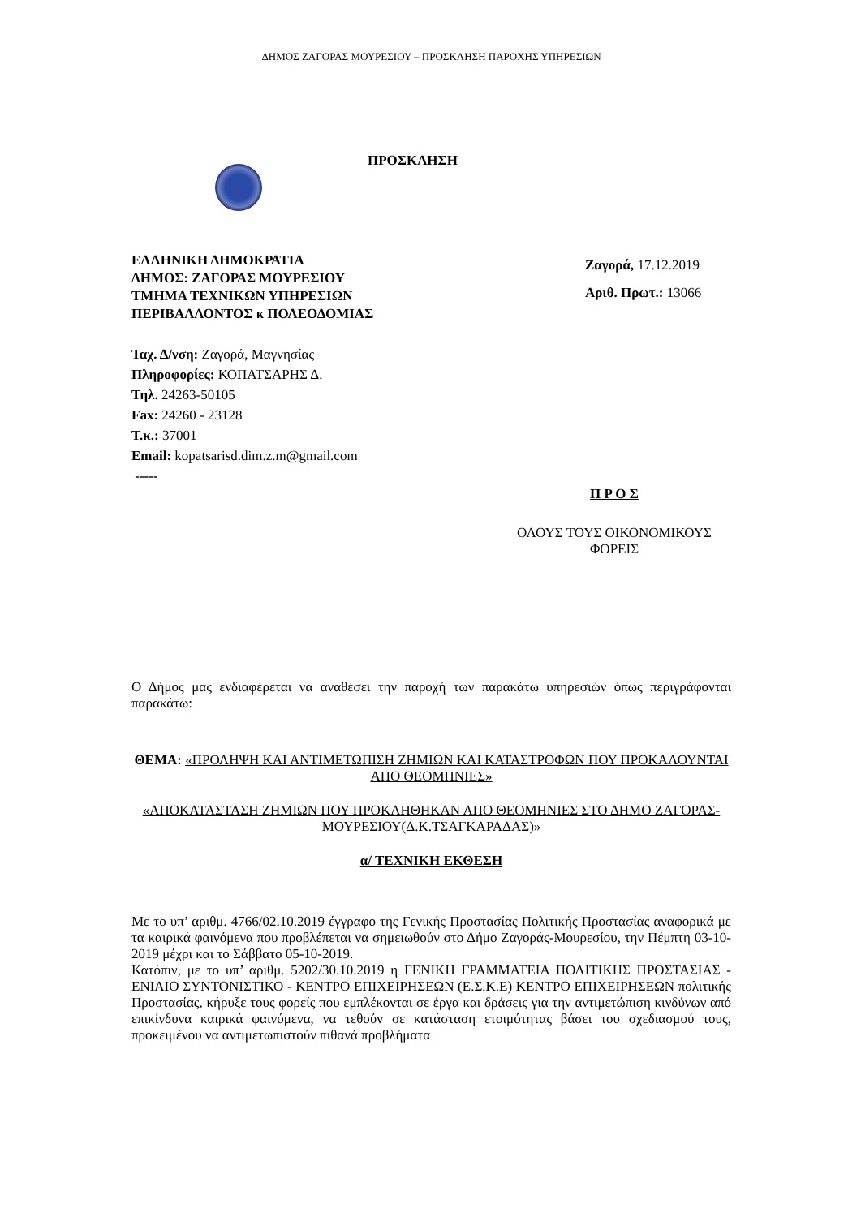ΔΗΜΟΣ ΖΑΓΟΡΑΣ ΜΟΥΡΕΣΙΟΥ – ΠΡΟΣΚΛΗΣΗ ΠΑΡΟΧΗΣ ΥΠΗΡΕΣΙΩΝ
ΠΡΟΣΚΛΗΣΗ
ΕΛΛΗΝΙΚΗ ΔΗΜΟΚΡΑΤΙΑ
ΔΗΜΟΣ: ΖΑΓΟΡΑΣ ΜΟΥΡΕΣΙΟΥ
ΤΜΗΜΑ ΤΕΧΝΙΚΩΝ ΥΠΗΡΕΣΙΩΝ
ΠΕΡΙΒΑΛΛΟΝΤΟΣ κ ΠΟΛΕΟΔΟΜΙΑΣ
Ζαγορά, 17.12.2019
Αριθ. Πρωτ.: 13066
Ταχ. Δ/νση: Ζαγορά, Μαγνησίας
Πληροφορίες: ΚΟΠΑΤΣΑΡΗΣ Δ.
Τηλ. 24263-50105
Fax: 24260 - 23128
Τ.κ.: 37001
Email: kopatsarisd.dim.z.m@gmail.com
-----
Π Ρ Ο Σ
ΟΛΟΥΣ ΤΟΥΣ ΟΙΚΟΝΟΜΙΚΟΥΣ
ΦΟΡΕΙΣ
Ο Δήμος μας ενδιαφέρεται να αναθέσει την παροχή των παρακάτω υπηρεσιών όπως περιγράφονται παρακάτω:
ΘΕΜΑ: «ΠΡΟΛΗΨΗ ΚΑΙ ΑΝΤΙΜΕΤΩΠΙΣΗ ΖΗΜΙΩΝ ΚΑΙ ΚΑΤΑΣΤΡΟΦΩΝ ΠΟΥ ΠΡΟΚΑΛΟΥΝΤΑΙ ΑΠΟ ΘΕΟΜΗΝΙΕΣ»
«ΑΠΟΚΑΤΑΣΤΑΣΗ ΖΗΜΙΩΝ ΠΟΥ ΠΡΟΚΛΗΘΗΚΑΝ ΑΠΟ ΘΕΟΜΗΝΙΕΣ ΣΤΟ ΔΗΜΟ ΖΑΓΟΡΑΣ-ΜΟΥΡΕΣΙΟΥ(Δ.Κ.ΤΣΑΓΚΑΡΑΔΑΣ)»
α/ ΤΕΧΝΙΚΗ ΕΚΘΕΣΗ
Με το υπ’ αριθμ. 4766/02.10.2019 έγγραφο της Γενικής Προστασίας Πολιτικής Προστασίας αναφορικά με τα καιρικά φαινόμενα που προβλέπεται να σημειωθούν στο Δήμο Ζαγοράς-Μουρεσίου, την Πέμπτη 03-10-2019 μέχρι και το Σάββατο 05-10-2019.
Κατόπιν, με το υπ’ αριθμ. 5202/30.10.2019 η ΓΕΝΙΚΗ ΓΡΑΜΜΑΤΕΙΑ ΠΟΛΙΤΙΚΗΣ ΠΡΟΣΤΑΣΙΑΣ - ΕΝΙΑΙΟ ΣΥΝΤΟΝΙΣΤΙΚΟ - ΚΕΝΤΡΟ ΕΠΙΧΕΙΡΗΣΕΩΝ (Ε.Σ.Κ.Ε) ΚΕΝΤΡΟ ΕΠΙΧΕΙΡΗΣΕΩΝ πολιτικής Προστασίας, κήρυξε τους φορείς που εμπλέκονται σε έργα και δράσεις για την αντιμετώπιση κινδύνων από επικίνδυνα καιρικά φαινόμενα, να τεθούν σε κατάσταση ετοιμότητας βάσει του σχεδιασμού τους, προκειμένου να αντιμετωπιστούν πιθανά προβλήματα